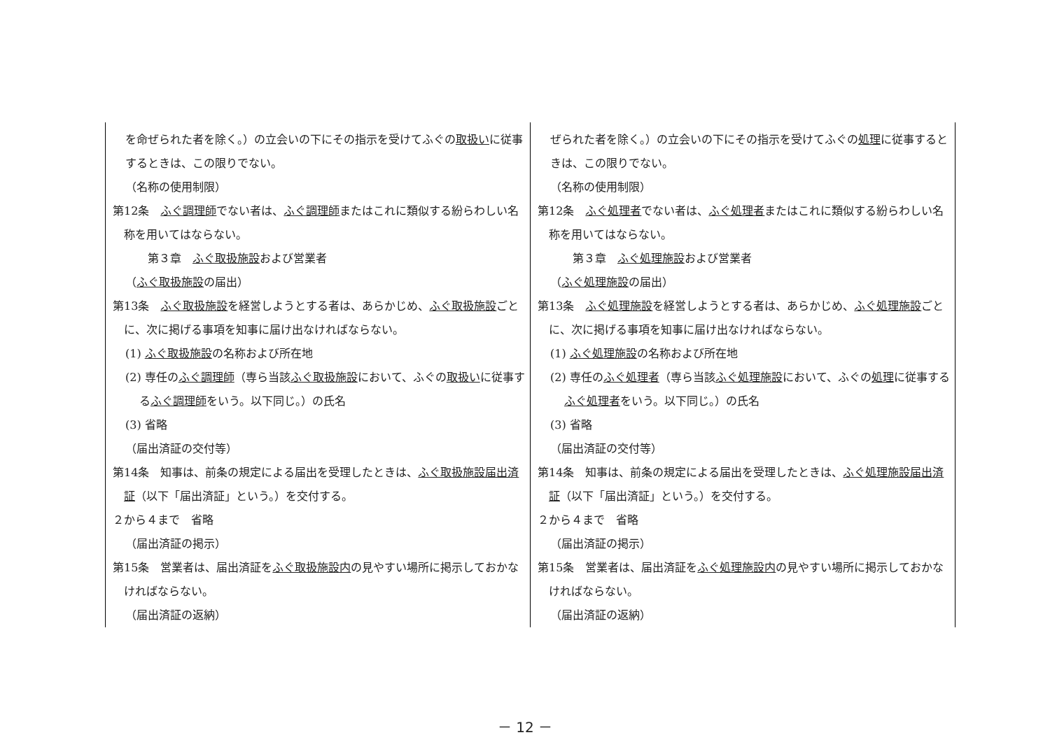| を命ぜられた者を除く。）の立会いの下にその指示を受けてふぐの 取扱い に従事するときは、この限りでない。 （名称の使用制限） 第12条 ふぐ調理師 でない者は、 ふぐ調理師 またはこれに類似する紛らわしい名称を用いてはならない。 第３章 ふぐ取扱施設 および営業者 （ ふぐ取扱施設 の届出） 第13条 ふぐ取扱施設 を経営しようとする者は、あらかじめ、 ふぐ取扱施設 ごとに、次に掲げる事項を知事に届け出なければならない。 (1) ふぐ取扱施設 の名称および所在地 (2) 専任の ふぐ調理師 （専ら当該 ふぐ取扱施設 において、ふぐの 取扱い に従事する ふぐ調理師 をいう。以下同じ。）の氏名 (3) 省略 （届出済証の交付等） 第14条 知事は、前条の規定による届出を受理したときは、 ふぐ取扱施設届出済証 （以下「届出済証」という。）を交付する。 ２から４まで 省略 （届出済証の掲示） 第15条 営業者は、届出済証を ふぐ取扱施設内 の見やすい場所に掲示しておかなければならない。 （届出済証の返納） | ぜられた者を除く。）の立会いの下にその指示を受けてふぐの 処理 に従事するときは、この限りでない。 （名称の使用制限） 第12条 ふぐ処理者 でない者は、 ふぐ処理者 またはこれに類似する紛らわしい名称を用いてはならない。 第３章 ふぐ処理施設 および営業者 （ ふぐ処理施設 の届出） 第13条 ふぐ処理施設 を経営しようとする者は、あらかじめ、 ふぐ処理施設 ごとに、次に掲げる事項を知事に届け出なければならない。 (1) ふぐ処理施設 の名称および所在地 (2) 専任の ふぐ処理者 （専ら当該 ふぐ処理施設 において、ふぐの 処理 に従事する ふぐ処理者 をいう。以下同じ。）の氏名 (3) 省略 （届出済証の交付等） 第14条 知事は、前条の規定による届出を受理したときは、 ふぐ処理施設届出済証 （以下「届出済証」という。）を交付する。 ２から４まで 省略 （届出済証の掲示） 第15条 営業者は、届出済証を ふぐ処理施設内 の見やすい場所に掲示しておかなければならない。 （届出済証の返納） |
－ 12 －